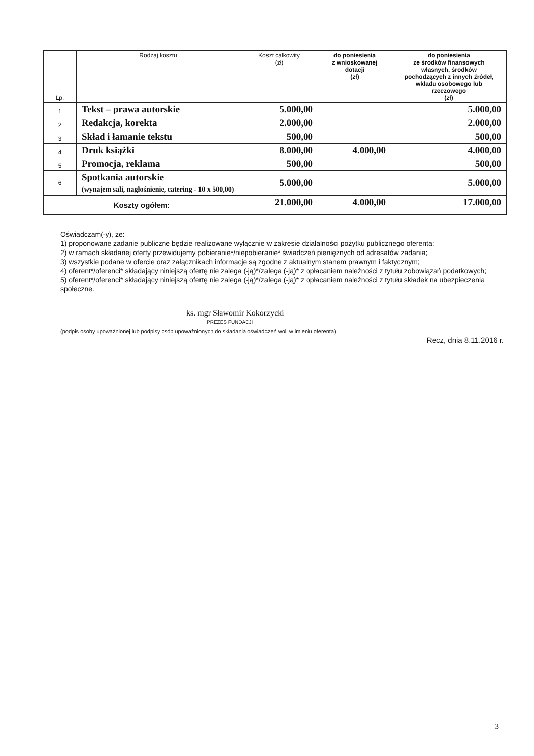| Lp. | Rodzaj kosztu | Koszt całkowity (zł) | do poniesienia z wnioskowanej dotacji (zł) | do poniesienia ze środków finansowych własnych, środków pochodzących z innych źródeł, wkładu osobowego lub rzeczowego (zł) |
| --- | --- | --- | --- | --- |
| 1 | Tekst – prawa autorskie | 5.000,00 | | 5.000,00 |
| 2 | Redakcja, korekta | 2.000,00 | | 2.000,00 |
| 3 | Skład i łamanie tekstu | 500,00 | | 500,00 |
| 4 | Druk książki | 8.000,00 | 4.000,00 | 4.000,00 |
| 5 | Promocja, reklama | 500,00 | | 500,00 |
| 6 | Spotkania autorskie (wynajem sali, nagłośnienie, catering - 10 x 500,00) | 5.000,00 | | 5.000,00 |
| Koszty ogółem: | | 21.000,00 | 4.000,00 | 17.000,00 |
Oświadczam(-y), że:
1) proponowane zadanie publiczne będzie realizowane wyłącznie w zakresie działalności pożytku publicznego oferenta;
2) w ramach składanej oferty przewidujemy pobieranie*/niepobieranie* świadczeń pieniężnych od adresatów zadania;
3) wszystkie podane w ofercie oraz załącznikach informacje są zgodne z aktualnym stanem prawnym i faktycznym;
4) oferent*/oferenci* składający niniejszą ofertę nie zalega (-ją)*/zalega (-ją)* z opłacaniem należności z tytułu zobowiązań podatkowych;
5) oferent*/oferenci* składający niniejszą ofertę nie zalega (-ją)*/zalega (-ją)* z opłacaniem należności z tytułu składek na ubezpieczenia społeczne.
ks. mgr Sławomir Kokorzycki
PREZES FUNDACJI
(podpis osoby upoważnionej lub podpisy osób upoważnionych do składania oświadczeń woli w imieniu oferenta)
Recz, dnia 8.11.2016 r.
3